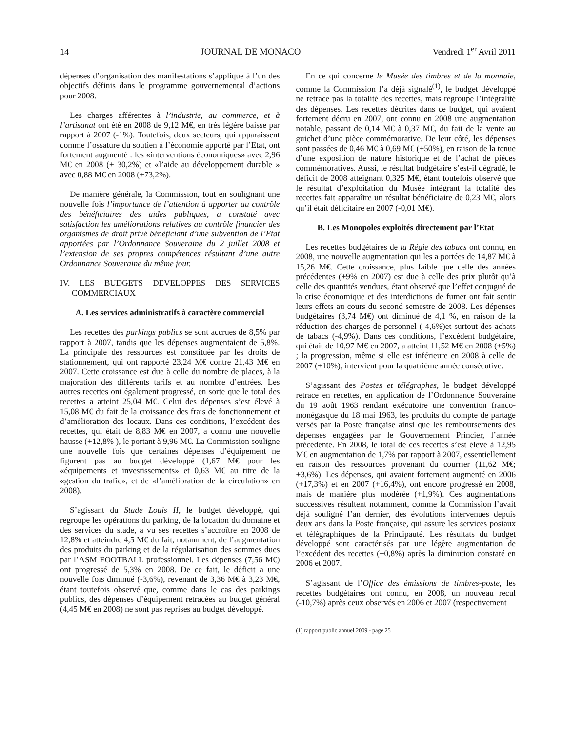14 JOURNAL DE MONACO Vendredi 1<sup>er</sup> Avril 2011
dépenses d’organisation des manifestations s’applique à l’un des objectifs définis dans le programme gouvernemental d’actions pour 2008.
Les charges afférentes à l’industrie, au commerce, et à l’artisanat ont été en 2008 de 9,12 M€, en très légère baisse par rapport à 2007 (-1%). Toutefois, deux secteurs, qui apparaissent comme l’ossature du soutien à l’économie apporté par l’Etat, ont fortement augmenté : les «interventions économiques» avec 2,96 M€ en 2008 (+ 30,2%) et «l’aide au développement durable » avec 0,88 M€ en 2008 (+73,2%).
De manière générale, la Commission, tout en soulignant une nouvelle fois l’importance de l’attention à apporter au contrôle des bénéficiaires des aides publiques, a constaté avec satisfaction les améliorations relatives au contrôle financier des organismes de droit privé bénéficiant d’une subvention de l’Etat apportées par l’Ordonnance Souveraine du 2 juillet 2008 et l’extension de ses propres compétences résultant d’une autre Ordonnance Souveraine du même jour.
IV. LES BUDGETS DEVELOPPES DES SERVICES COMMERCIAUX
A. Les services administratifs à caractère commercial
Les recettes des parkings publics se sont accrues de 8,5% par rapport à 2007, tandis que les dépenses augmentaient de 5,8%. La principale des ressources est constituée par les droits de stationnement, qui ont rapporté 23,24 M€ contre 21,43 M€ en 2007. Cette croissance est due à celle du nombre de places, à la majoration des différents tarifs et au nombre d’entrées. Les autres recettes ont également progressé, en sorte que le total des recettes a atteint 25,04 M€. Celui des dépenses s’est élevé à 15,08 M€ du fait de la croissance des frais de fonctionnement et d’amélioration des locaux. Dans ces conditions, l’excédent des recettes, qui était de 8,83 M€ en 2007, a connu une nouvelle hausse (+12,8% ), le portant à 9,96 M€. La Commission souligne une nouvelle fois que certaines dépenses d’équipement ne figurent pas au budget développé (1,67 M€ pour les «équipements et investissements» et 0,63 M€ au titre de la «gestion du trafic», et de «l’amélioration de la circulation» en 2008).
S’agissant du Stade Louis II, le budget développé, qui regroupe les opérations du parking, de la location du domaine et des services du stade, a vu ses recettes s’accroître en 2008 de 12,8% et atteindre 4,5 M€ du fait, notamment, de l’augmentation des produits du parking et de la régularisation des sommes dues par l’ASM FOOTBALL professionnel. Les dépenses (7,56 M€) ont progressé de 5,3% en 2008. De ce fait, le déficit a une nouvelle fois diminué (-3,6%), revenant de 3,36 M€ à 3,23 M€, étant toutefois observé que, comme dans le cas des parkings publics, des dépenses d’équipement retracées au budget général (4,45 M€ en 2008) ne sont pas reprises au budget développé.
En ce qui concerne le Musée des timbres et de la monnaie, comme la Commission l’a déjà signalé<sup>(1)</sup>, le budget développé ne retrace pas la totalité des recettes, mais regroupe l’intégralité des dépenses. Les recettes décrites dans ce budget, qui avaient fortement décru en 2007, ont connu en 2008 une augmentation notable, passant de 0,14 M€ à 0,37 M€, du fait de la vente au guichet d’une pièce commémorative. De leur côté, les dépenses sont passées de 0,46 M€ à 0,69 M€ (+50%), en raison de la tenue d’une exposition de nature historique et de l’achat de pièces commémoratives. Aussi, le résultat budgétaire s’est-il dégradé, le déficit de 2008 atteignant 0,325 M€, étant toutefois observé que le résultat d’exploitation du Musée intégrant la totalité des recettes fait apparaître un résultat bénéficiaire de 0,23 M€, alors qu’il était déficitaire en 2007 (-0,01 M€).
B. Les Monopoles exploités directement par l’Etat
Les recettes budgétaires de la Régie des tabacs ont connu, en 2008, une nouvelle augmentation qui les a portées de 14,87 M€ à 15,26 M€. Cette croissance, plus faible que celle des années précédentes (+9% en 2007) est due à celle des prix plutôt qu’à celle des quantités vendues, étant observé que l’effet conjugué de la crise économique et des interdictions de fumer ont fait sentir leurs effets au cours du second semestre de 2008. Les dépenses budgétaires (3,74 M€) ont diminué de 4,1 %, en raison de la réduction des charges de personnel (-4,6%)et surtout des achats de tabacs (-4,9%). Dans ces conditions, l’excédent budgétaire, qui était de 10,97 M€ en 2007, a atteint 11,52 M€ en 2008 (+5%) ; la progression, même si elle est inférieure en 2008 à celle de 2007 (+10%), intervient pour la quatrième année consécutive.
S’agissant des Postes et télégraphes, le budget développé retrace en recettes, en application de l’Ordonnance Souveraine du 19 août 1963 rendant exécutoire une convention franco-monégasque du 18 mai 1963, les produits du compte de partage versés par la Poste française ainsi que les remboursements des dépenses engagées par le Gouvernement Princier, l’année précédente. En 2008, le total de ces recettes s’est élevé à 12,95 M€ en augmentation de 1,7% par rapport à 2007, essentiellement en raison des ressources provenant du courrier (11,62 M€; +3,6%). Les dépenses, qui avaient fortement augmenté en 2006 (+17,3%) et en 2007 (+16,4%), ont encore progressé en 2008, mais de manière plus modérée (+1,9%). Ces augmentations successives résultent notamment, comme la Commission l’avait déjà souligné l’an dernier, des évolutions intervenues depuis deux ans dans la Poste française, qui assure les services postaux et télégraphiques de la Principauté. Les résultats du budget développé sont caractérisés par une légère augmentation de l’excédent des recettes (+0,8%) après la diminution constaté en 2006 et 2007.
S’agissant de l’Office des émissions de timbres-poste, les recettes budgétaires ont connu, en 2008, un nouveau recul (-10,7%) après ceux observés en 2006 et 2007 (respectivement
(1) rapport public annuel 2009 - page 25